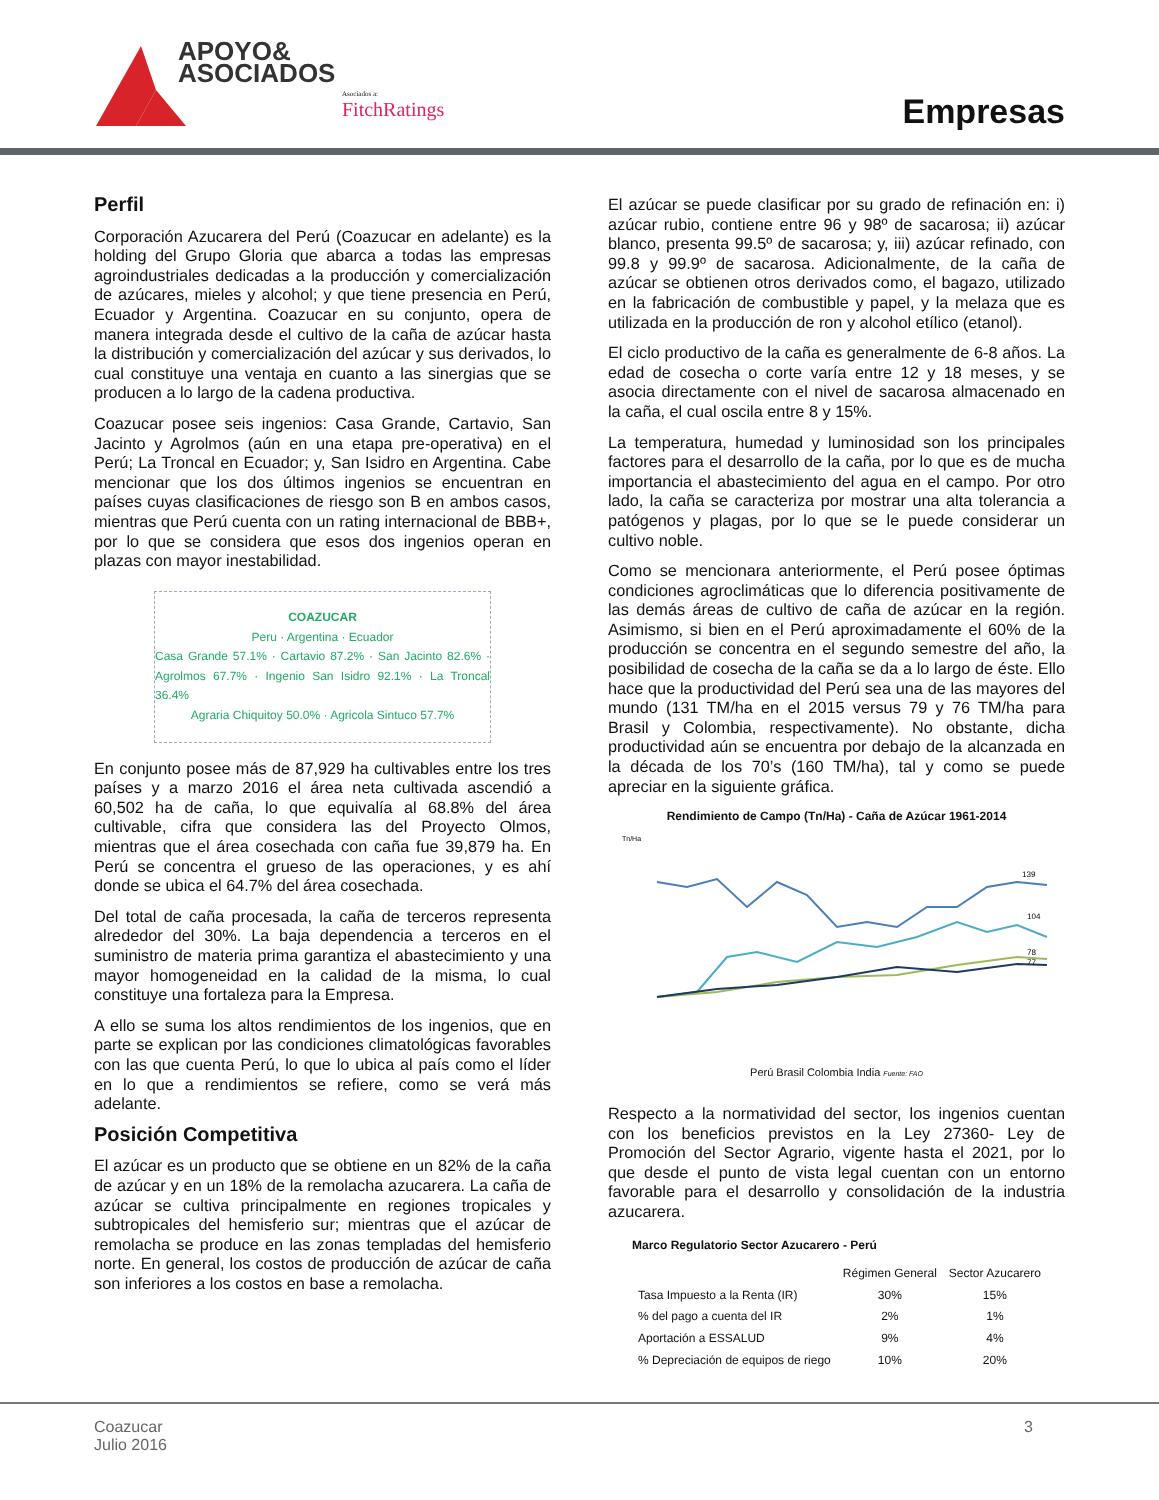APOYO&
ASOCIADOS
Asociados a:
FitchRatings
Empresas
Perfil
Corporación Azucarera del Perú (Coazucar en adelante) es la holding del Grupo Gloria que abarca a todas las empresas agroindustriales dedicadas a la producción y comercialización de azúcares, mieles y alcohol; y que tiene presencia en Perú, Ecuador y Argentina. Coazucar en su conjunto, opera de manera integrada desde el cultivo de la caña de azúcar hasta la distribución y comercialización del azúcar y sus derivados, lo cual constituye una ventaja en cuanto a las sinergias que se producen a lo largo de la cadena productiva.
Coazucar posee seis ingenios: Casa Grande, Cartavio, San Jacinto y Agrolmos (aún en una etapa pre-operativa) en el Perú; La Troncal en Ecuador; y, San Isidro en Argentina. Cabe mencionar que los dos últimos ingenios se encuentran en países cuyas clasificaciones de riesgo son B en ambos casos, mientras que Perú cuenta con un rating internacional de BBB+, por lo que se considera que esos dos ingenios operan en plazas con mayor inestabilidad.
COAZUCAR
Peru · Argentina · Ecuador
Casa Grande 57.1% · Cartavio 87.2% · San Jacinto 82.6% · Agrolmos 67.7% · Ingenio San Isidro 92.1% · La Troncal 36.4%
Agraria Chiquitoy 50.0% · Agricola Sintuco 57.7%
En conjunto posee más de 87,929 ha cultivables entre los tres países y a marzo 2016 el área neta cultivada ascendió a 60,502 ha de caña, lo que equivalía al 68.8% del área cultivable, cifra que considera las del Proyecto Olmos, mientras que el área cosechada con caña fue 39,879 ha. En Perú se concentra el grueso de las operaciones, y es ahí donde se ubica el 64.7% del área cosechada.
Del total de caña procesada, la caña de terceros representa alrededor del 30%. La baja dependencia a terceros en el suministro de materia prima garantiza el abastecimiento y una mayor homogeneidad en la calidad de la misma, lo cual constituye una fortaleza para la Empresa.
A ello se suma los altos rendimientos de los ingenios, que en parte se explican por las condiciones climatológicas favorables con las que cuenta Perú, lo que lo ubica al país como el líder en lo que a rendimientos se refiere, como se verá más adelante.
Posición Competitiva
El azúcar es un producto que se obtiene en un 82% de la caña de azúcar y en un 18% de la remolacha azucarera. La caña de azúcar se cultiva principalmente en regiones tropicales y subtropicales del hemisferio sur; mientras que el azúcar de remolacha se produce en las zonas templadas del hemisferio norte. En general, los costos de producción de azúcar de caña son inferiores a los costos en base a remolacha.
El azúcar se puede clasificar por su grado de refinación en: i) azúcar rubio, contiene entre 96 y 98º de sacarosa; ii) azúcar blanco, presenta 99.5º de sacarosa; y, iii) azúcar refinado, con 99.8 y 99.9º de sacarosa. Adicionalmente, de la caña de azúcar se obtienen otros derivados como, el bagazo, utilizado en la fabricación de combustible y papel, y la melaza que es utilizada en la producción de ron y alcohol etílico (etanol).
El ciclo productivo de la caña es generalmente de 6-8 años. La edad de cosecha o corte varía entre 12 y 18 meses, y se asocia directamente con el nivel de sacarosa almacenado en la caña, el cual oscila entre 8 y 15%.
La temperatura, humedad y luminosidad son los principales factores para el desarrollo de la caña, por lo que es de mucha importancia el abastecimiento del agua en el campo. Por otro lado, la caña se caracteriza por mostrar una alta tolerancia a patógenos y plagas, por lo que se le puede considerar un cultivo noble.
Como se mencionara anteriormente, el Perú posee óptimas condiciones agroclimáticas que lo diferencia positivamente de las demás áreas de cultivo de caña de azúcar en la región. Asimismo, si bien en el Perú aproximadamente el 60% de la producción se concentra en el segundo semestre del año, la posibilidad de cosecha de la caña se da a lo largo de éste. Ello hace que la productividad del Perú sea una de las mayores del mundo (131 TM/ha en el 2015 versus 79 y 76 TM/ha para Brasil y Colombia, respectivamente). No obstante, dicha productividad aún se encuentra por debajo de la alcanzada en la década de los 70’s (160 TM/ha), tal y como se puede apreciar en la siguiente gráfica.
Rendimiento de Campo (Tn/Ha) - Caña de Azúcar 1961-2014
Tn/Ha
139
104
78
77
Perú Brasil Colombia India Fuente: FAO
Respecto a la normatividad del sector, los ingenios cuentan con los beneficios previstos en la Ley 27360- Ley de Promoción del Sector Agrario, vigente hasta el 2021, por lo que desde el punto de vista legal cuentan con un entorno favorable para el desarrollo y consolidación de la industria azucarera.
Marco Regulatorio Sector Azucarero - Perú
| | Régimen General | Sector Azucarero |
| --- | --- | --- |
| Tasa Impuesto a la Renta (IR) | 30% | 15% |
| % del pago a cuenta del IR | 2% | 1% |
| Aportación a ESSALUD | 9% | 4% |
| % Depreciación de equipos de riego | 10% | 20% |
Coazucar
Julio 2016
3